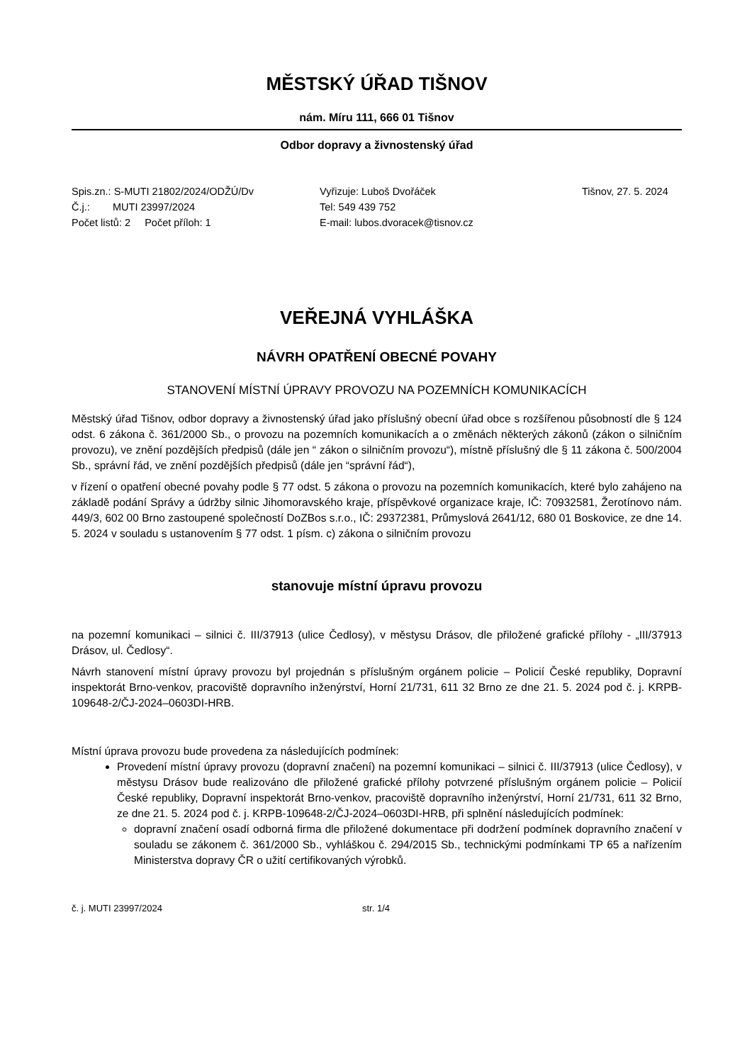MĚSTSKÝ ÚŘAD TIŠNOV
nám. Míru 111, 666 01 Tišnov
Odbor dopravy a živnostenský úřad
Spis.zn.: S-MUTI 21802/2024/ODŽÚ/Dv
Č.j.: MUTI 23997/2024
Počet listů: 2 Počet příloh: 1
Vyřizuje: Luboš Dvořáček
Tel: 549 439 752
E-mail: lubos.dvoracek@tisnov.cz
Tišnov, 27. 5. 2024
VEŘEJNÁ VYHLÁŠKA
NÁVRH OPATŘENÍ OBECNÉ POVAHY
STANOVENÍ MÍSTNÍ ÚPRAVY PROVOZU NA POZEMNÍCH KOMUNIKACÍCH
Městský úřad Tišnov, odbor dopravy a živnostenský úřad jako příslušný obecní úřad obce s rozšířenou působností dle § 124 odst. 6 zákona č. 361/2000 Sb., o provozu na pozemních komunikacích a o změnách některých zákonů (zákon o silničním provozu), ve znění pozdějších předpisů (dále jen “ zákon o silničním provozu“), místně příslušný dle § 11 zákona č. 500/2004 Sb., správní řád, ve znění pozdějších předpisů (dále jen “správní řád“),
v řízení o opatření obecné povahy podle § 77 odst. 5 zákona o provozu na pozemních komunikacích, které bylo zahájeno na základě podání Správy a údržby silnic Jihomoravského kraje, příspěvkové organizace kraje, IČ: 70932581, Žerotínovo nám. 449/3, 602 00 Brno zastoupené společností DoZBos s.r.o., IČ: 29372381, Průmyslová 2641/12, 680 01 Boskovice, ze dne 14. 5. 2024 v souladu s ustanovením § 77 odst. 1 písm. c) zákona o silničním provozu
stanovuje místní úpravu provozu
na pozemní komunikaci – silnici č. III/37913 (ulice Čedlosy), v městysu Drásov, dle přiložené grafické přílohy - „III/37913 Drásov, ul. Čedlosy“.
Návrh stanovení místní úpravy provozu byl projednán s příslušným orgánem policie – Policií České republiky, Dopravní inspektorát Brno-venkov, pracoviště dopravního inženýrství, Horní 21/731, 611 32 Brno ze dne 21. 5. 2024 pod č. j. KRPB-109648-2/ČJ-2024–0603DI-HRB.
Místní úprava provozu bude provedena za následujících podmínek:
Provedení místní úpravy provozu (dopravní značení) na pozemní komunikaci – silnici č. III/37913 (ulice Čedlosy), v městysu Drásov bude realizováno dle přiložené grafické přílohy potvrzené příslušným orgánem policie – Policií České republiky, Dopravní inspektorát Brno-venkov, pracoviště dopravního inženýrství, Horní 21/731, 611 32 Brno, ze dne 21. 5. 2024 pod č. j. KRPB-109648-2/ČJ-2024–0603DI-HRB, při splnění následujících podmínek:
dopravní značení osadí odborná firma dle přiložené dokumentace při dodržení podmínek dopravního značení v souladu se zákonem č. 361/2000 Sb., vyhláškou č. 294/2015 Sb., technickými podmínkami TP 65 a nařízením Ministerstva dopravy ČR o užití certifikovaných výrobků.
č. j. MUTI 23997/2024 str. 1/4